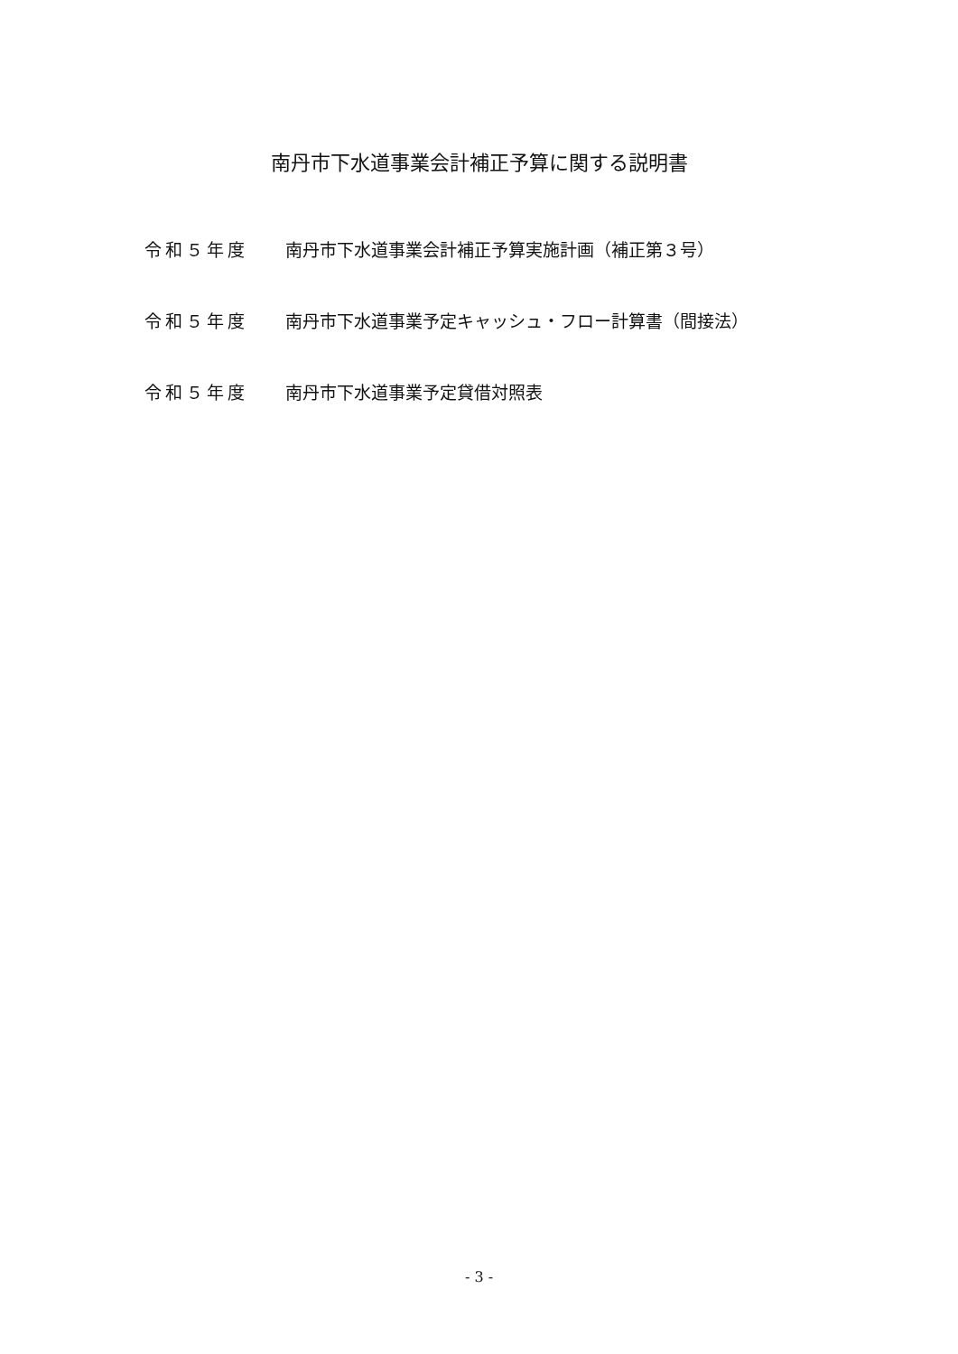南丹市下水道事業会計補正予算に関する説明書
令和５年度 南丹市下水道事業会計補正予算実施計画（補正第３号）
令和５年度 南丹市下水道事業予定キャッシュ・フロー計算書（間接法）
令和５年度 南丹市下水道事業予定貸借対照表
- 3 -